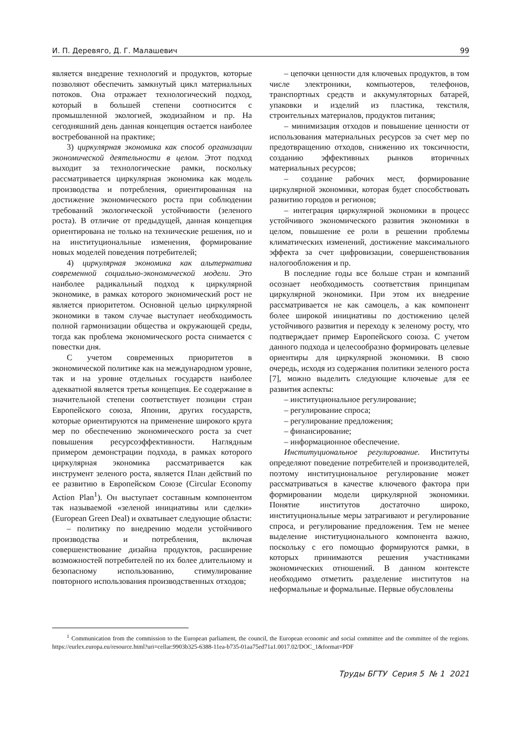И. П. Деревяго, Д. Г. Малашевич 99
является внедрение технологий и продуктов, которые позволяют обеспечить замкнутый цикл материальных потоков. Она отражает технологический подход, который в большей степени соотносится с промышленной экологией, экодизайном и пр. На сегодняшний день данная концепция остается наиболее востребованной на практике;
3) циркулярная экономика как способ организации экономической деятельности в целом. Этот подход выходит за технологические рамки, поскольку рассматривается циркулярная экономика как модель производства и потребления, ориентированная на достижение экономического роста при соблюдении требований экологической устойчивости (зеленого роста). В отличие от предыдущей, данная концепция ориентирована не только на технические решения, но и на институциональные изменения, формирование новых моделей поведения потребителей;
4) циркулярная экономика как альтернатива современной социально-экономической модели. Это наиболее радикальный подход к циркулярной экономике, в рамках которого экономический рост не является приоритетом. Основной целью циркулярной экономики в таком случае выступает необходимость полной гармонизации общества и окружающей среды, тогда как проблема экономического роста снимается с повестки дня.
С учетом современных приоритетов в экономической политике как на международном уровне, так и на уровне отдельных государств наиболее адекватной является третья концепция. Ее содержание в значительной степени соответствует позиции стран Европейского союза, Японии, других государств, которые ориентируются на применение широкого круга мер по обеспечению экономического роста за счет повышения ресурсоэффективности. Наглядным примером демонстрации подхода, в рамках которого циркулярная экономика рассматривается как инструмент зеленого роста, является План действий по ее развитию в Европейском Союзе (Circular Economy Action Plan<sup>1</sup>). Он выступает составным компонентом так называемой «зеленой инициативы или сделки» (European Green Deal) и охватывает следующие области:
– политику по внедрению модели устойчивого производства и потребления, включая совершенствование дизайна продуктов, расширение возможностей потребителей по их более длительному и безопасному использованию, стимулирование повторного использования производственных отходов;
– цепочки ценности для ключевых продуктов, в том числе электроники, компьютеров, телефонов, транспортных средств и аккумуляторных батарей, упаковки и изделий из пластика, текстиля, строительных материалов, продуктов питания;
– минимизация отходов и повышение ценности от использования материальных ресурсов за счет мер по предотвращению отходов, снижению их токсичности, созданию эффективных рынков вторичных материальных ресурсов;
– создание рабочих мест, формирование циркулярной экономики, которая будет способствовать развитию городов и регионов;
– интеграция циркулярной экономики в процесс устойчивого экономического развития экономики в целом, повышение ее роли в решении проблемы климатических изменений, достижение максимального эффекта за счет цифровизации, совершенствования налогообложения и пр.
В последние годы все больше стран и компаний осознает необходимость соответствия принципам циркулярной экономики. При этом их внедрение рассматривается не как самоцель, а как компонент более широкой инициативы по достижению целей устойчивого развития и переходу к зеленому росту, что подтверждает пример Европейского союза. С учетом данного подхода и целесообразно формировать целевые ориентиры для циркулярной экономики. В свою очередь, исходя из содержания политики зеленого роста [7], можно выделить следующие ключевые для ее развития аспекты:
– институциональное регулирование;
– регулирование спроса;
– регулирование предложения;
– финансирование;
– информационное обеспечение.
Институциональное регулирование. Институты определяют поведение потребителей и производителей, поэтому институциональное регулирование может рассматриваться в качестве ключевого фактора при формировании модели циркулярной экономики. Понятие институтов достаточно широко, институциональные меры затрагивают и регулирование спроса, и регулирование предложения. Тем не менее выделение институционального компонента важно, поскольку с его помощью формируются рамки, в которых принимаются решения участниками экономических отношений. В данном контексте необходимо отметить разделение институтов на неформальные и формальные. Первые обусловлены
<sup>1</sup> Communication from the commission to the European parliament, the council, the European economic and social committee and the committee of the regions. https://eurlex.europa.eu/resource.html?uri=cellar:9903b325-6388-11ea-b735-01aa75ed71a1.0017.02/DOC_1&format=PDF
Труды БГТУ Серия 5 № 1 2021